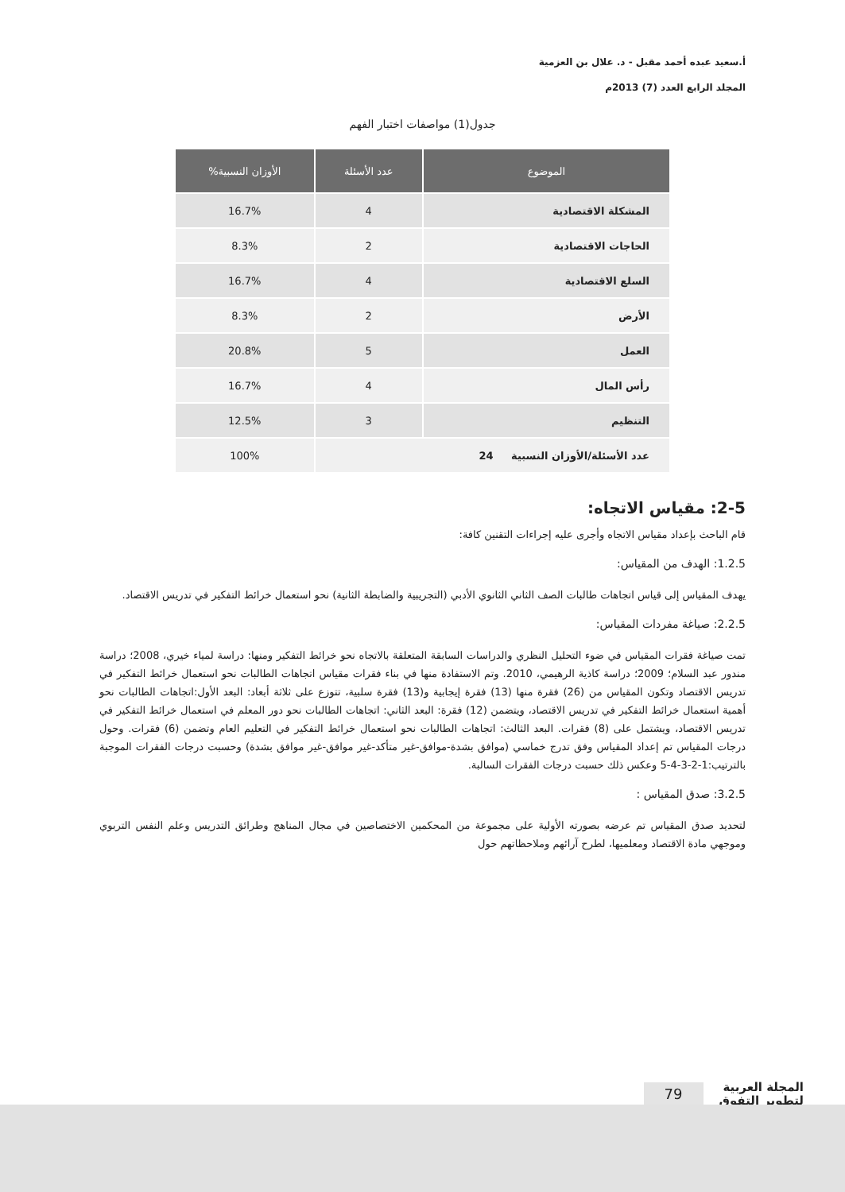أ.سعيد عبده أحمد مقبل - د. علال بن العزمية
المجلد الرابع العدد (7) 2013م
جدول(1) مواصفات اختبار الفهم
| الموضوع | عدد الأسئلة | الأوزان النسبية% |
| --- | --- | --- |
| المشكلة الاقتصادية | 4 | 16.7% |
| الحاجات الاقتصادية | 2 | 8.3% |
| السلع الاقتصادية | 4 | 16.7% |
| الأرض | 2 | 8.3% |
| العمل | 5 | 20.8% |
| رأس المال | 4 | 16.7% |
| التنظيم | 3 | 12.5% |
| عدد الأسئلة/الأوزان النسبية 24 | | 100% |
2-5: مقياس الاتجاه:
قام الباحث بإعداد مقياس الاتجاه وأجرى عليه إجراءات التقنين كافة:
1.2.5: الهدف من المقياس:
يهدف المقياس إلى قياس اتجاهات طالبات الصف الثاني الثانوي الأدبي (التجريبية والضابطة الثانية) نحو استعمال خرائط التفكير في تدريس الاقتصاد.
2.2.5: صياغة مفردات المقياس:
تمت صياغة فقرات المقياس في ضوء التحليل النظري والدراسات السابقة المتعلقة بالاتجاه نحو خرائط التفكير ومنها: دراسة لمياء خيري، 2008؛ دراسة مندور عبد السلام؛ 2009؛ دراسة كاذية الرهيمي، 2010. وتم الاستفادة منها في بناء فقرات مقياس اتجاهات الطالبات نحو استعمال خرائط التفكير في تدريس الاقتصاد وتكون المقياس من (26) فقرة منها (13) فقرة إيجابية و(13) فقرة سلبية، تتوزع على ثلاثة أبعاد: البعد الأول:اتجاهات الطالبات نحو أهمية استعمال خرائط التفكير في تدريس الاقتصاد، ويتضمن (12) فقرة: البعد الثاني: اتجاهات الطالبات نحو دور المعلم في استعمال خرائط التفكير في تدريس الاقتصاد، ويشتمل على (8) فقرات. البعد الثالث: اتجاهات الطالبات نحو استعمال خرائط التفكير في التعليم العام وتضمن (6) فقرات. وحول درجات المقياس تم إعداد المقياس وفق تدرج خماسي (موافق بشدة-موافق-غير متأكد-غير موافق-غير موافق بشدة) وحسبت درجات الفقرات الموجبة بالترتيب:1-2-3-4-5 وعكس ذلك حسبت درجات الفقرات السالبة.
3.2.5: صدق المقياس :
لتحديد صدق المقياس تم عرضه بصورته الأولية على مجموعة من المحكمين الاختصاصين في مجال المناهج وطرائق التدريس وعلم النفس التربوي وموجهي مادة الاقتصاد ومعلميها، لطرح آرائهم وملاحظاتهم حول
المجلة العربية
لتطوير التفوق
79